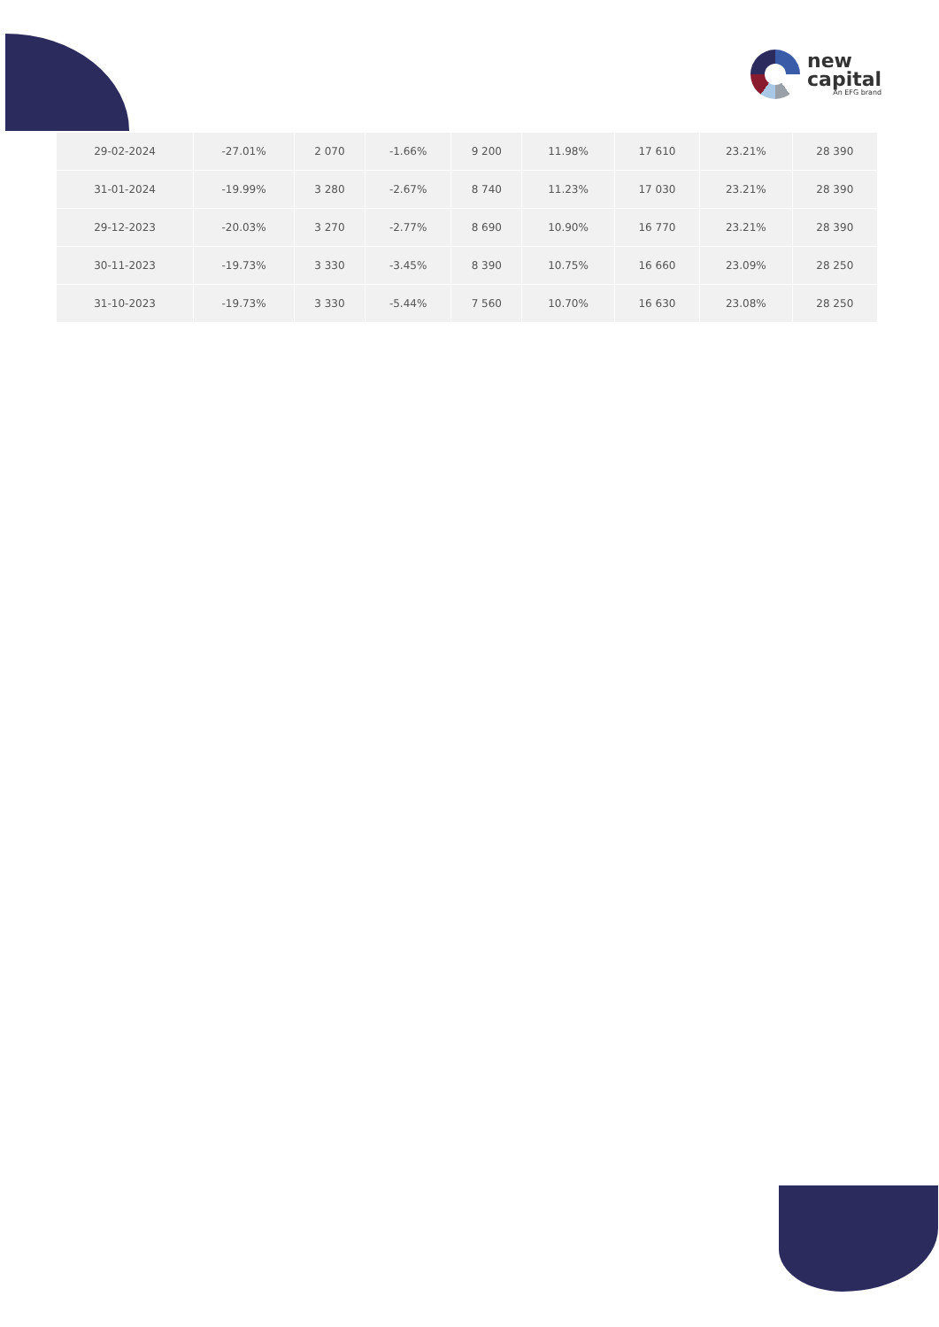new
capital
An EFG brand
| 29-02-2024 | -27.01% | 2 070 | -1.66% | 9 200 | 11.98% | 17 610 | 23.21% | 28 390 |
| 31-01-2024 | -19.99% | 3 280 | -2.67% | 8 740 | 11.23% | 17 030 | 23.21% | 28 390 |
| 29-12-2023 | -20.03% | 3 270 | -2.77% | 8 690 | 10.90% | 16 770 | 23.21% | 28 390 |
| 30-11-2023 | -19.73% | 3 330 | -3.45% | 8 390 | 10.75% | 16 660 | 23.09% | 28 250 |
| 31-10-2023 | -19.73% | 3 330 | -5.44% | 7 560 | 10.70% | 16 630 | 23.08% | 28 250 |